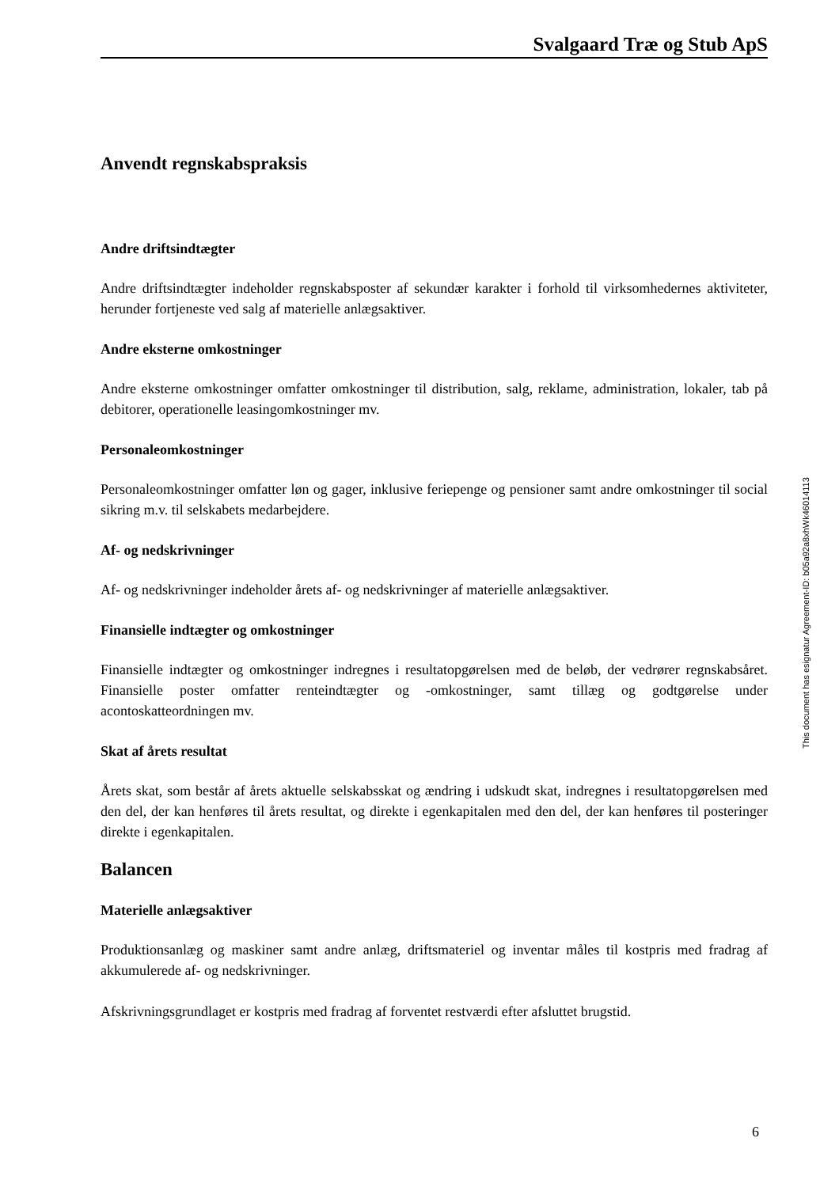Svalgaard Træ og Stub ApS
Anvendt regnskabspraksis
Andre driftsindtægter
Andre driftsindtægter indeholder regnskabsposter af sekundær karakter i forhold til virksomhedernes aktiviteter, herunder fortjeneste ved salg af materielle anlægsaktiver.
Andre eksterne omkostninger
Andre eksterne omkostninger omfatter omkostninger til distribution, salg, reklame, administration, lokaler, tab på debitorer, operationelle leasingomkostninger mv.
Personaleomkostninger
Personaleomkostninger omfatter løn og gager, inklusive feriepenge og pensioner samt andre omkostninger til social sikring m.v. til selskabets medarbejdere.
Af- og nedskrivninger
Af- og nedskrivninger indeholder årets af- og nedskrivninger af materielle anlægsaktiver.
Finansielle indtægter og omkostninger
Finansielle indtægter og omkostninger indregnes i resultatopgørelsen med de beløb, der vedrører regnskabsåret. Finansielle poster omfatter renteindtægter og -omkostninger, samt tillæg og godtgørelse under acontoskatteordningen mv.
Skat af årets resultat
Årets skat, som består af årets aktuelle selskabsskat og ændring i udskudt skat, indregnes i resultatopgørelsen med den del, der kan henføres til årets resultat, og direkte i egenkapitalen med den del, der kan henføres til posteringer direkte i egenkapitalen.
Balancen
Materielle anlægsaktiver
Produktionsanlæg og maskiner samt andre anlæg, driftsmateriel og inventar måles til kostpris med fradrag af akkumulerede af- og nedskrivninger.
Afskrivningsgrundlaget er kostpris med fradrag af forventet restværdi efter afsluttet brugstid.
This document has esignatur Agreement-ID: b05a92a8xhWk46014113
6